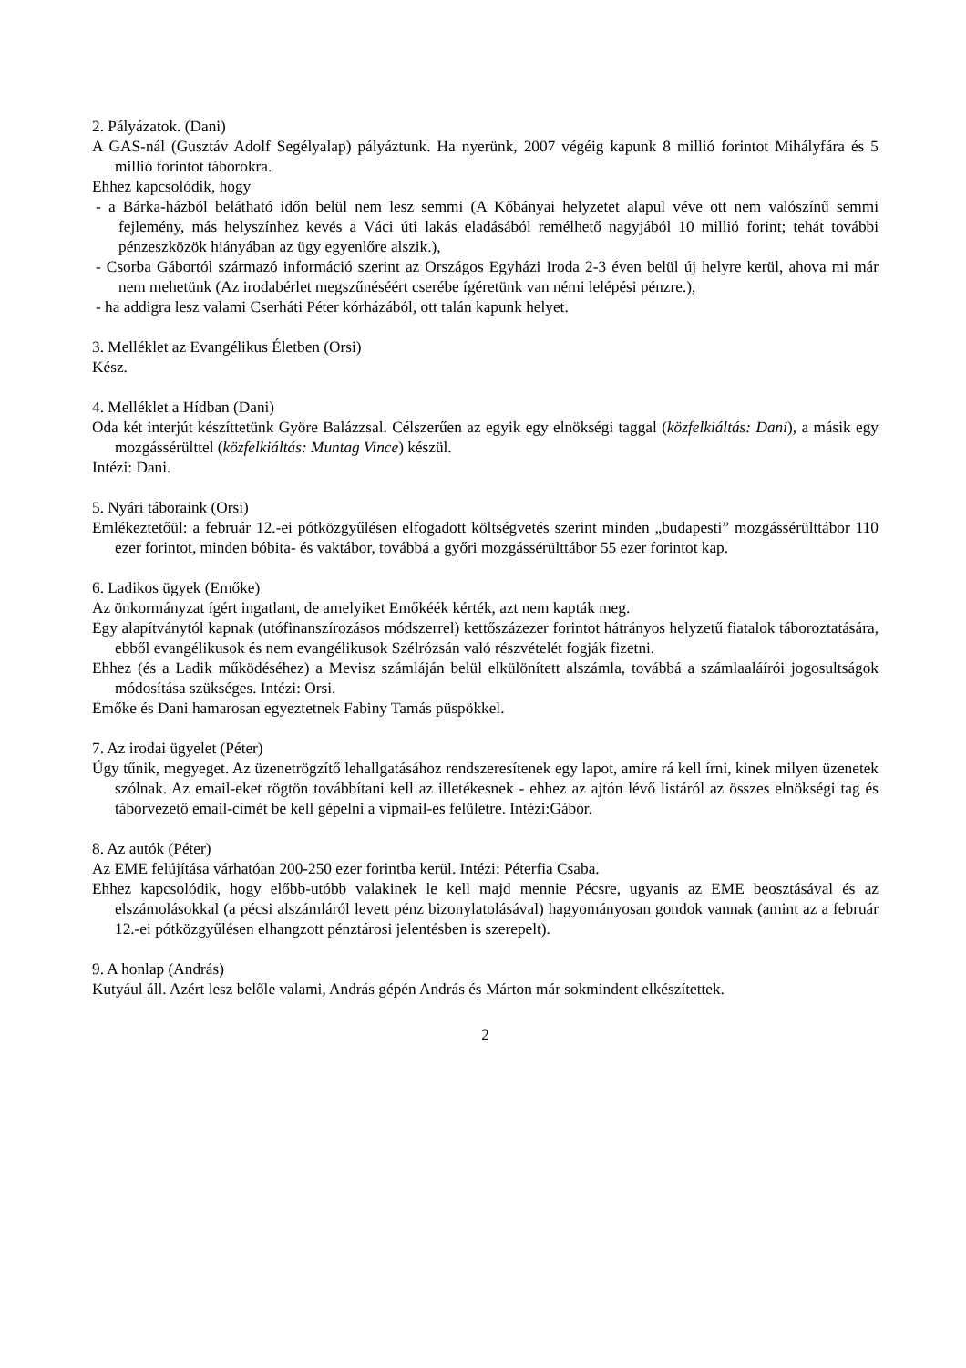2. Pályázatok. (Dani)
A GAS-nál (Gusztáv Adolf Segélyalap) pályáztunk. Ha nyerünk, 2007 végéig kapunk 8 millió forintot Mihályfára és 5 millió forintot táborokra.
Ehhez kapcsolódik, hogy
- a Bárka-házból belátható időn belül nem lesz semmi (A Kőbányai helyzetet alapul véve ott nem valószínű semmi fejlemény, más helyszínhez kevés a Váci úti lakás eladásából remélhető nagyjából 10 millió forint; tehát további pénzeszközök hiányában az ügy egyenlőre alszik.),
- Csorba Gábortól származó információ szerint az Országos Egyházi Iroda 2-3 éven belül új helyre kerül, ahova mi már nem mehetünk (Az irodabérlet megszűnéséért cserébe ígéretünk van némi lelépési pénzre.),
- ha addigra lesz valami Cserháti Péter kórházából, ott talán kapunk helyet.
3. Melléklet az Evangélikus Életben (Orsi)
Kész.
4. Melléklet a Hídban (Dani)
Oda két interjút készíttetünk Györe Balázzsal. Célszerűen az egyik egy elnökségi taggal (közfelkiáltás: Dani), a másik egy mozgássérülttel (közfelkiáltás: Muntag Vince) készül.
Intézi: Dani.
5. Nyári táboraink (Orsi)
Emlékeztetőül: a február 12.-ei pótközgyűlésen elfogadott költségvetés szerint minden „budapesti” mozgássérülttábor 110 ezer forintot, minden bóbita- és vaktábor, továbbá a győri mozgássérülttábor 55 ezer forintot kap.
6. Ladikos ügyek (Emőke)
Az önkormányzat ígért ingatlant, de amelyiket Emőkéék kérték, azt nem kapták meg.
Egy alapítványtól kapnak (utófinanszírozásos módszerrel) kettőszázezer forintot hátrányos helyzetű fiatalok táboroztatására, ebből evangélikusok és nem evangélikusok Szélrózsán való részvételét fogják fizetni.
Ehhez (és a Ladik működéséhez) a Mevisz számláján belül elkülönített alszámla, továbbá a számlaaláírói jogosultságok módosítása szükséges. Intézi: Orsi.
Emőke és Dani hamarosan egyeztetnek Fabiny Tamás püspökkel.
7. Az irodai ügyelet (Péter)
Úgy tűnik, megyeget. Az üzenetrögzítő lehallgatásához rendszeresítenek egy lapot, amire rá kell írni, kinek milyen üzenetek szólnak. Az email-eket rögtön továbbítani kell az illetékesnek - ehhez az ajtón lévő listáról az összes elnökségi tag és táborvezető email-címét be kell gépelni a vipmail-es felületre. Intézi:Gábor.
8. Az autók (Péter)
Az EME felújítása várhatóan 200-250 ezer forintba kerül. Intézi: Péterfia Csaba.
Ehhez kapcsolódik, hogy előbb-utóbb valakinek le kell majd mennie Pécsre, ugyanis az EME beosztásával és az elszámolásokkal (a pécsi alszámláról levett pénz bizonylatolásával) hagyományosan gondok vannak (amint az a február 12.-ei pótközgyűlésen elhangzott pénztárosi jelentésben is szerepelt).
9. A honlap (András)
Kutyául áll. Azért lesz belőle valami, András gépén András és Márton már sokmindent elkészítettek.
2